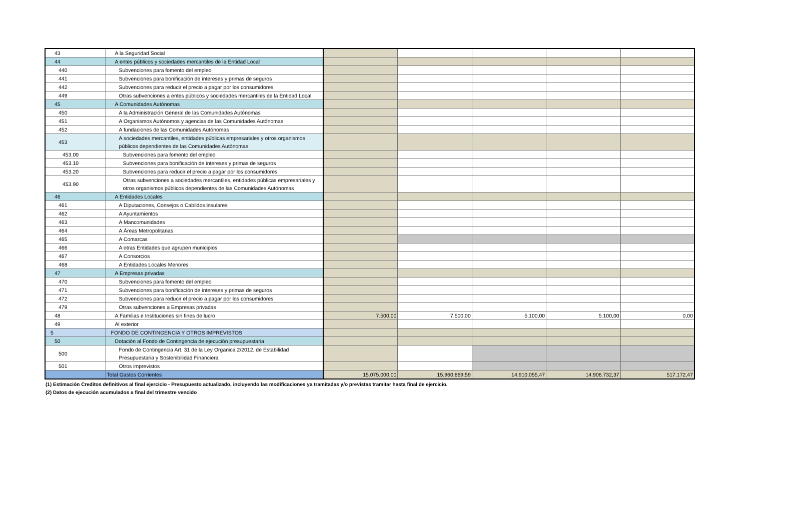| 43 | A la Seguridad Social | | | | | |
| 44 | A entes públicos y sociedades mercantiles de la Entidad Local | | | | | |
| 440 | Subvenciones para fomento del empleo | | | | | |
| 441 | Subvenciones para bonificación de intereses y primas de seguros | | | | | |
| 442 | Subvenciones para reducir el precio a pagar por los consumidores | | | | | |
| 449 | Otras subvenciones a entes públicos y sociedades mercantiles de la Entidad Local | | | | | |
| 45 | A Comunidades Autónomas | | | | | |
| 450 | A la Administración General de las Comunidades Autónomas | | | | | |
| 451 | A Organismos Autónomos y agencias de las Comunidades Autónomas | | | | | |
| 452 | A fundaciones de las Comunidades Autónomas | | | | | |
| 453 | A sociedades mercantiles, entidades públicas empresariales y otros organismos públicos dependientes de las Comunidades Autónomas | | | | | |
| 453.00 | Subvenciones para fomento del empleo | | | | | |
| 453.10 | Subvenciones para bonificación de intereses y primas de seguros | | | | | |
| 453.20 | Subvenciones para reducir el precio a pagar por los consumidores | | | | | |
| 453.90 | Otras subvenciones a sociedades mercantiles, entidades públicas empresariales y otros organismos públicos dependientes de las Comunidades Autónomas | | | | | |
| 46 | A Entidades Locales | | | | | |
| 461 | A Diputaciones, Consejos o Cabildos insulares | | | | | |
| 462 | A Ayuntamientos | | | | | |
| 463 | A Mancomunidades | | | | | |
| 464 | A Áreas Metropolitanas | | | | | |
| 465 | A Comarcas | | | | | |
| 466 | A otras Entidades que agrupen municipios | | | | | |
| 467 | A Consorcios | | | | | |
| 468 | A Entidades Locales Menores | | | | | |
| 47 | A Empresas privadas | | | | | |
| 470 | Subvenciones para fomento del empleo | | | | | |
| 471 | Subvenciones para bonificación de intereses y primas de seguros | | | | | |
| 472 | Subvenciones para reducir el precio a pagar por los consumidores | | | | | |
| 479 | Otras subvenciones a Empresas privadas | | | | | |
| 48 | A Familias e Instituciones sin fines de lucro | 7.500,00 | 7.500,00 | 5.100,00 | 5.100,00 | 0,00 |
| 49 | Al exterior | | | | | |
| 5 | FONDO DE CONTINGENCIA Y OTROS IMPREVISTOS | | | | | |
| 50 | Dotación al Fondo de Contingencia de ejecución presupuestaria | | | | | |
| 500 | Fondo de Contingencia Art. 31 de la Ley Organica 2/2012, de Estabilidad Presupuestaria y Sostenibilidad Financiera | | | | | |
| 501 | Otros imprevistos | | | | | |
| | Total Gastos Corrientes | 15.075.000,00 | 15.960.869,59 | 14.910.055,47 | 14.906.732,37 | 517.172,47 |
(1) Estimación Creditos definitivos al final ejercicio - Presupuesto actualizado, incluyendo las modificaciones ya tramitadas y/o previstas tramitar hasta final de ejercicio.
(2) Datos de ejecución acumulados a final del trimestre vencido